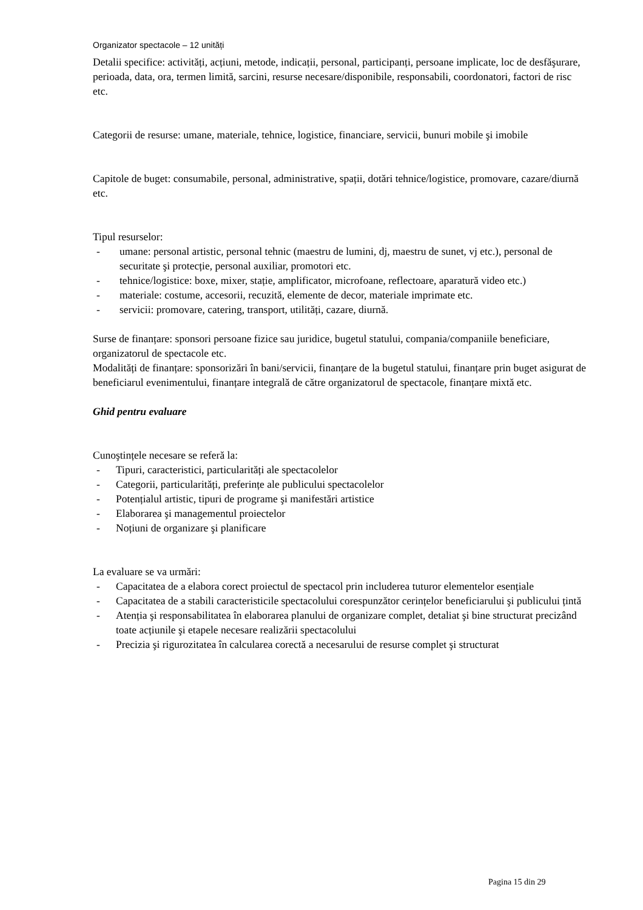Organizator spectacole – 12 unități
Detalii specifice: activități, acțiuni, metode, indicații, personal, participanți, persoane implicate, loc de desfăşurare, perioada, data, ora, termen limită, sarcini, resurse necesare/disponibile, responsabili, coordonatori, factori de risc etc.
Categorii de resurse: umane, materiale, tehnice, logistice, financiare, servicii, bunuri mobile şi imobile
Capitole de buget: consumabile, personal, administrative, spații, dotări tehnice/logistice, promovare, cazare/diurnă etc.
Tipul resurselor:
- umane: personal artistic, personal tehnic (maestru de lumini, dj, maestru de sunet, vj etc.), personal de securitate şi protecție, personal auxiliar, promotori etc.
- tehnice/logistice: boxe, mixer, stație, amplificator, microfoane, reflectoare, aparatură video etc.)
- materiale: costume, accesorii, recuzită, elemente de decor, materiale imprimate etc.
- servicii: promovare, catering, transport, utilități, cazare, diurnă.
Surse de finanțare: sponsori persoane fizice sau juridice, bugetul statului, compania/companiile beneficiare, organizatorul de spectacole etc.
Modalități de finanțare: sponsorizări în bani/servicii, finanțare de la bugetul statului, finanțare prin buget asigurat de beneficiarul evenimentului, finanțare integrală de către organizatorul de spectacole, finanțare mixtă etc.
Ghid pentru evaluare
Cunoştințele necesare se referă la:
- Tipuri, caracteristici, particularități ale spectacolelor
- Categorii, particularități, preferințe ale publicului spectacolelor
- Potențialul artistic, tipuri de programe şi manifestări artistice
- Elaborarea şi managementul proiectelor
- Noțiuni de organizare şi planificare
La evaluare se va urmări:
- Capacitatea de a elabora corect proiectul de spectacol prin includerea tuturor elementelor esențiale
- Capacitatea de a stabili caracteristicile spectacolului corespunzător cerințelor beneficiarului şi publicului țintă
- Atenția şi responsabilitatea în elaborarea planului de organizare complet, detaliat şi bine structurat precizând toate acțiunile şi etapele necesare realizării spectacolului
- Precizia şi rigurozitatea în calcularea corectă a necesarului de resurse complet şi structurat
Pagina 15 din 29